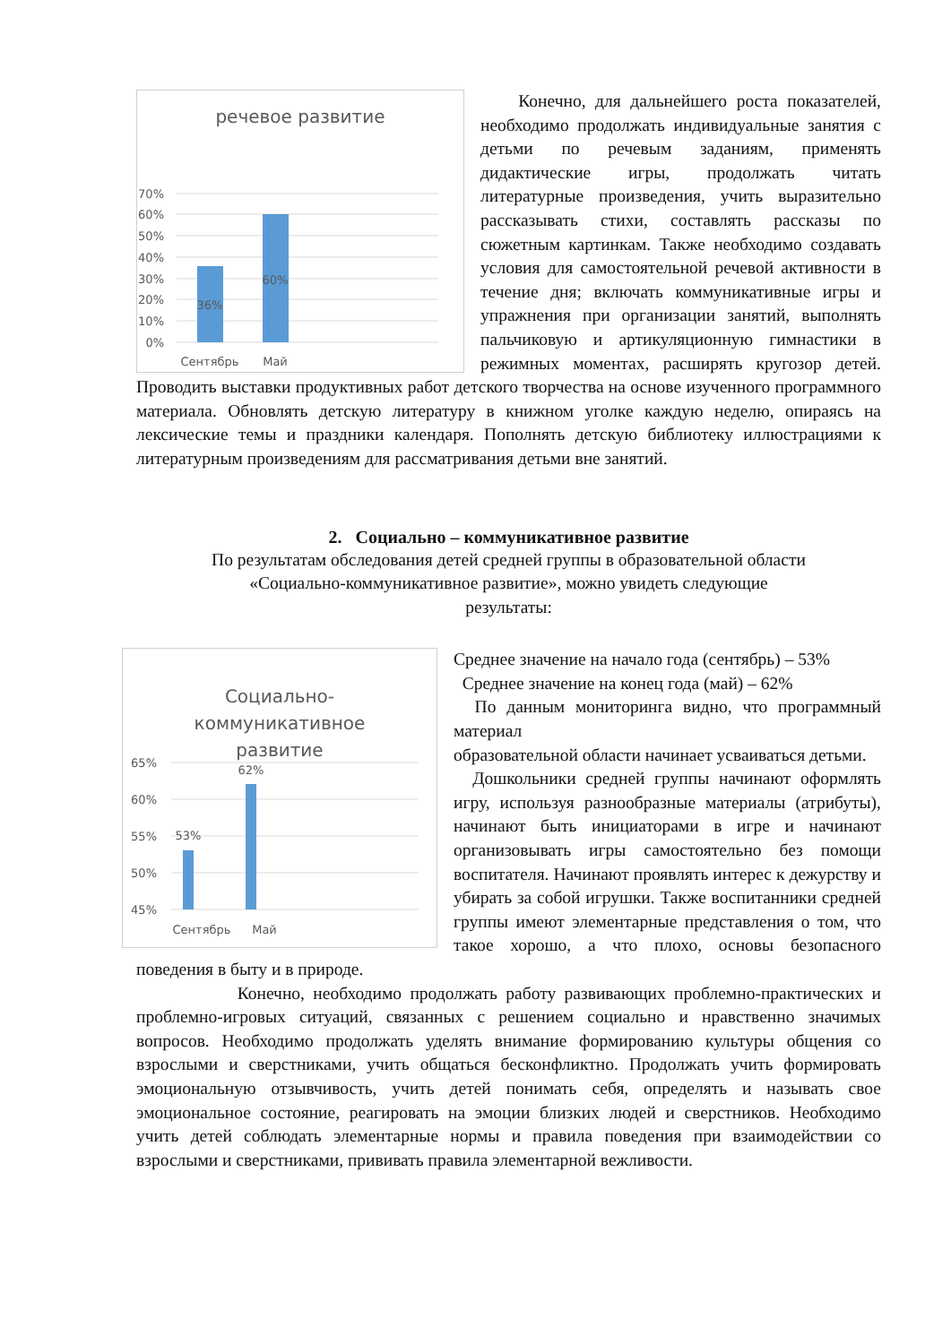речевое развитие
70%
60%
50%
40%
30%
20%
10%
0%
36%
60%
Сентябрь
Май
Конечно, для дальнейшего роста показателей, необходимо продолжать индивидуальные занятия с детьми по речевым заданиям, применять дидактические игры, продолжать читать литературные произведения, учить выразительно рассказывать стихи, составлять рассказы по сюжетным картинкам. Также необходимо создавать условия для самостоятельной речевой активности в течение дня; включать коммуникативные игры и упражнения при организации занятий, выполнять пальчиковую и артикуляционную гимнастики в режимных моментах, расширять кругозор детей. Проводить выставки продуктивных работ детского творчества на основе изученного программного материала. Обновлять детскую литературу в книжном уголке каждую неделю, опираясь на лексические темы и праздники календаря. Пополнять детскую библиотеку иллюстрациями к литературным произведениям для рассматривания детьми вне занятий.
2. Социально – коммуникативное развитие
По результатам обследования детей средней группы в образовательной области
«Социально-коммуникативное развитие», можно увидеть следующие
результаты:
Социально-
коммуникативное
развитие
65%
60%
55%
50%
45%
53%
62%
Сентябрь
Май
Среднее значение на начало года (сентябрь) – 53%
Среднее значение на конец года (май) – 62%
По данным мониторинга видно, что программный материал
образовательной области начинает усваиваться детьми.
Дошкольники средней группы начинают оформлять игру, используя разнообразные материалы (атрибуты), начинают быть инициаторами в игре и начинают организовывать игры самостоятельно без помощи воспитателя. Начинают проявлять интерес к дежурству и убирать за собой игрушки. Также воспитанники средней группы имеют элементарные представления о том, что такое хорошо, а что плохо, основы безопасного поведения в быту и в природе.
Конечно, необходимо продолжать работу развивающих проблемно-практических и проблемно-игровых ситуаций, связанных с решением социально и нравственно значимых вопросов. Необходимо продолжать уделять внимание формированию культуры общения со взрослыми и сверстниками, учить общаться бесконфликтно. Продолжать учить формировать эмоциональную отзывчивость, учить детей понимать себя, определять и называть свое эмоциональное состояние, реагировать на эмоции близких людей и сверстников. Необходимо учить детей соблюдать элементарные нормы и правила поведения при взаимодействии со взрослыми и сверстниками, прививать правила элементарной вежливости.